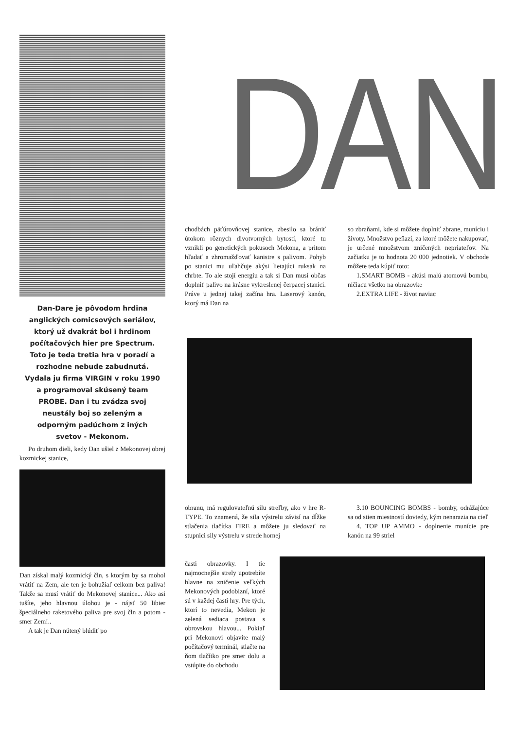Dan-Dare je pôvodom hrdina anglických comicsových seriálov, ktorý už dvakrát bol i hrdinom počítačových hier pre Spectrum. Toto je teda tretia hra v poradí a rozhodne nebude zabudnutá. Vydala ju firma VIRGIN v roku 1990 a programoval skúsený team PROBE. Dan i tu zvádza svoj neustály boj so zeleným a odporným padúchom z iných svetov - Mekonom.
Po druhom dieli, kedy Dan ušiel z Mekonovej obrej kozmickej stanice,
Dan získal malý kozmický čln, s ktorým by sa mohol vrátiť na Zem, ale ten je bohužiaľ celkom bez paliva! Takže sa musí vrátiť do Mekonovej stanice... Ako asi tušíte, jeho hlavnou úlohou je - nájsť 50 libier špeciálneho raketového paliva pre svoj čln a potom - smer Zem!..
A tak je Dan nútený blúdiť po
DAN
chodbách päťúrovňovej stanice, zbesilo sa brániť útokom rôznych divotvorných bytostí, ktoré tu vznikli po genetických pokusoch Mekona, a pritom hľadať a zhromažďovať kanistre s palivom. Pohyb po stanici mu uľahčuje akýsi lietajúci ruksak na chrbte. To ale stojí energiu a tak si Dan musí občas doplniť palivo na krásne vykreslenej čerpacej stanici. Práve u jednej takej začína hra. Laserový kanón, ktorý má Dan na
so zbraňami, kde si môžete doplniť zbrane, muníciu i životy. Množstvo peňazí, za ktoré môžete nakupovať, je určené množstvom zničených nepriateľov. Na začiatku je to hodnota 20 000 jednotiek. V obchode môžete teda kúpiť toto:
1.SMART BOMB - akúsi malú atomovú bombu, ničiacu všetko na obrazovke
2.EXTRA LIFE - život naviac
obranu, má regulovateľnú silu streľby, ako v hre R-TYPE. To znamená, že sila výstrelu závisí na dĺžke stlačenia tlačítka FIRE a môžete ju sledovať na stupnici sily výstrelu v strede hornej
3.10 BOUNCING BOMBS - bomby, odrážajúce sa od stien miestností dovtedy, kým nenarazia na cieľ
4. TOP UP AMMO - doplnenie munície pre kanón na 99 striel
časti obrazovky. I tie najmocnejšie strely upotrebíte hlavne na zničenie veľkých Mekonových podobizní, ktoré sú v každej časti hry. Pre tých, ktorí to nevedia, Mekon je zelená sediaca postava s obrovskou hlavou... Pokiaľ pri Mekonovi objavíte malý počítačový terminál, stlačte na ňom tlačítko pre smer dolu a vstúpite do obchodu